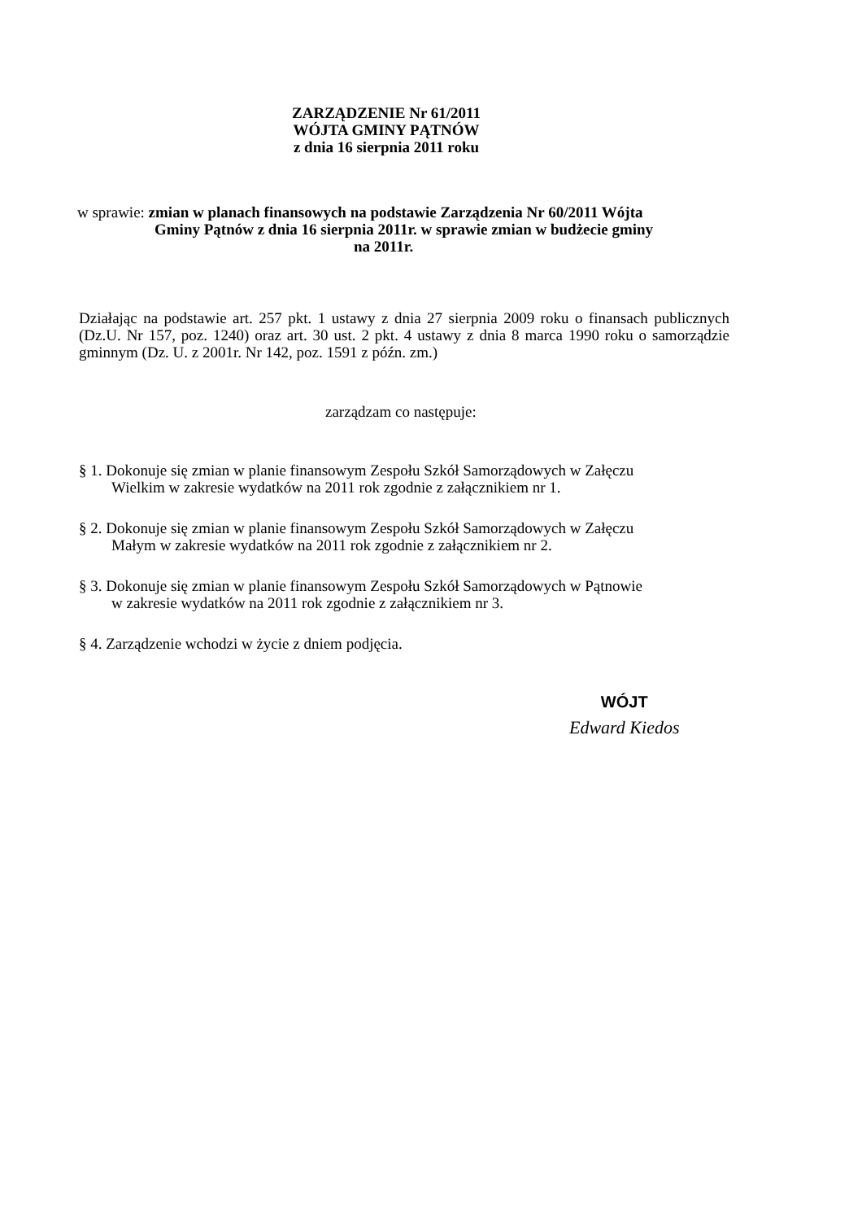ZARZĄDZENIE Nr 61/2011
WÓJTA GMINY PĄTNÓW
z dnia 16 sierpnia 2011 roku
w sprawie: zmian w planach finansowych na podstawie Zarządzenia Nr 60/2011 Wójta
Gminy Pątnów z dnia 16 sierpnia 2011r. w sprawie zmian w budżecie gminy
na 2011r.
Działając na podstawie art. 257 pkt. 1 ustawy z dnia 27 sierpnia 2009 roku o finansach publicznych (Dz.U. Nr 157, poz. 1240) oraz art. 30 ust. 2 pkt. 4 ustawy z dnia 8 marca 1990 roku o samorządzie gminnym (Dz. U. z 2001r. Nr 142, poz. 1591 z późn. zm.)
zarządzam co następuje:
§ 1. Dokonuje się zmian w planie finansowym Zespołu Szkół Samorządowych w Załęczu
Wielkim w zakresie wydatków na 2011 rok zgodnie z załącznikiem nr 1.
§ 2. Dokonuje się zmian w planie finansowym Zespołu Szkół Samorządowych w Załęczu
Małym w zakresie wydatków na 2011 rok zgodnie z załącznikiem nr 2.
§ 3. Dokonuje się zmian w planie finansowym Zespołu Szkół Samorządowych w Pątnowie
w zakresie wydatków na 2011 rok zgodnie z załącznikiem nr 3.
§ 4. Zarządzenie wchodzi w życie z dniem podjęcia.
WÓJT
Edward Kiedos